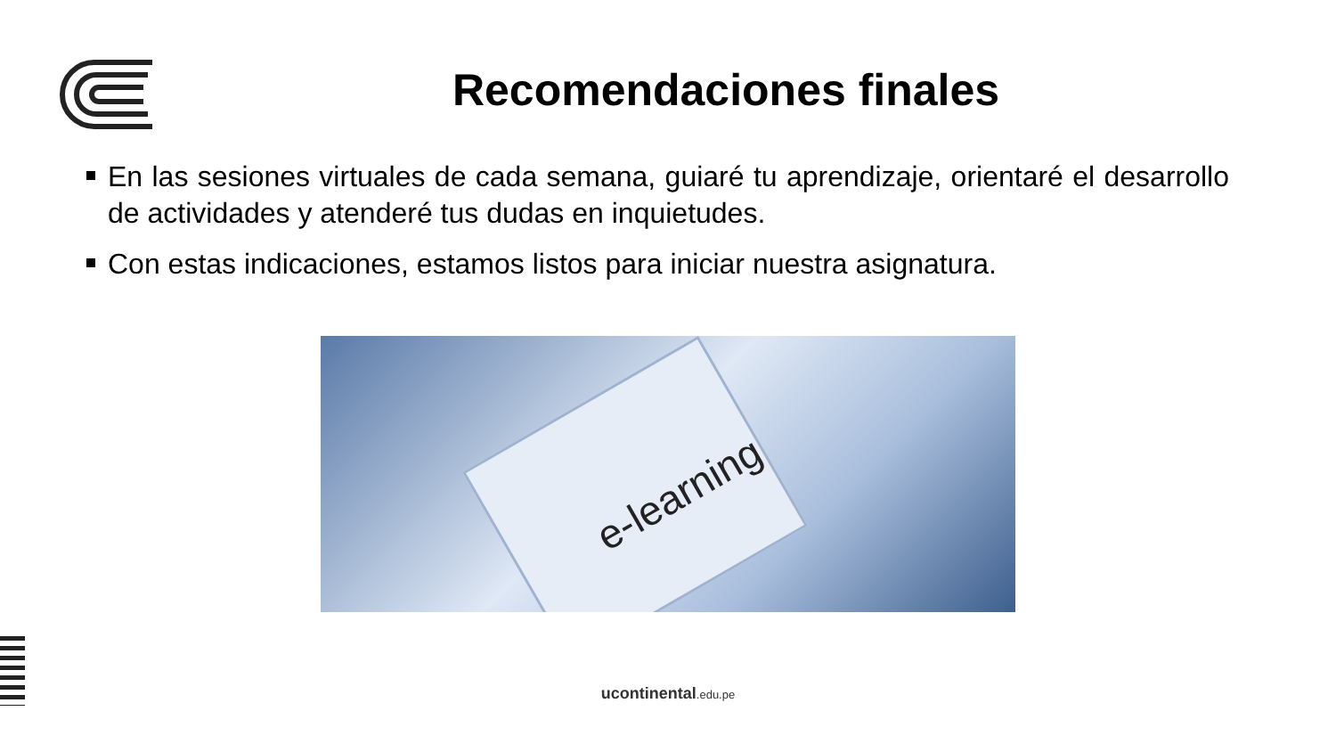Recomendaciones finales
En las sesiones virtuales de cada semana, guiaré tu aprendizaje, orientaré el desarrollo de actividades y atenderé tus dudas en inquietudes.
Con estas indicaciones, estamos listos para iniciar nuestra asignatura.
e-learning
ucontinental.edu.pe